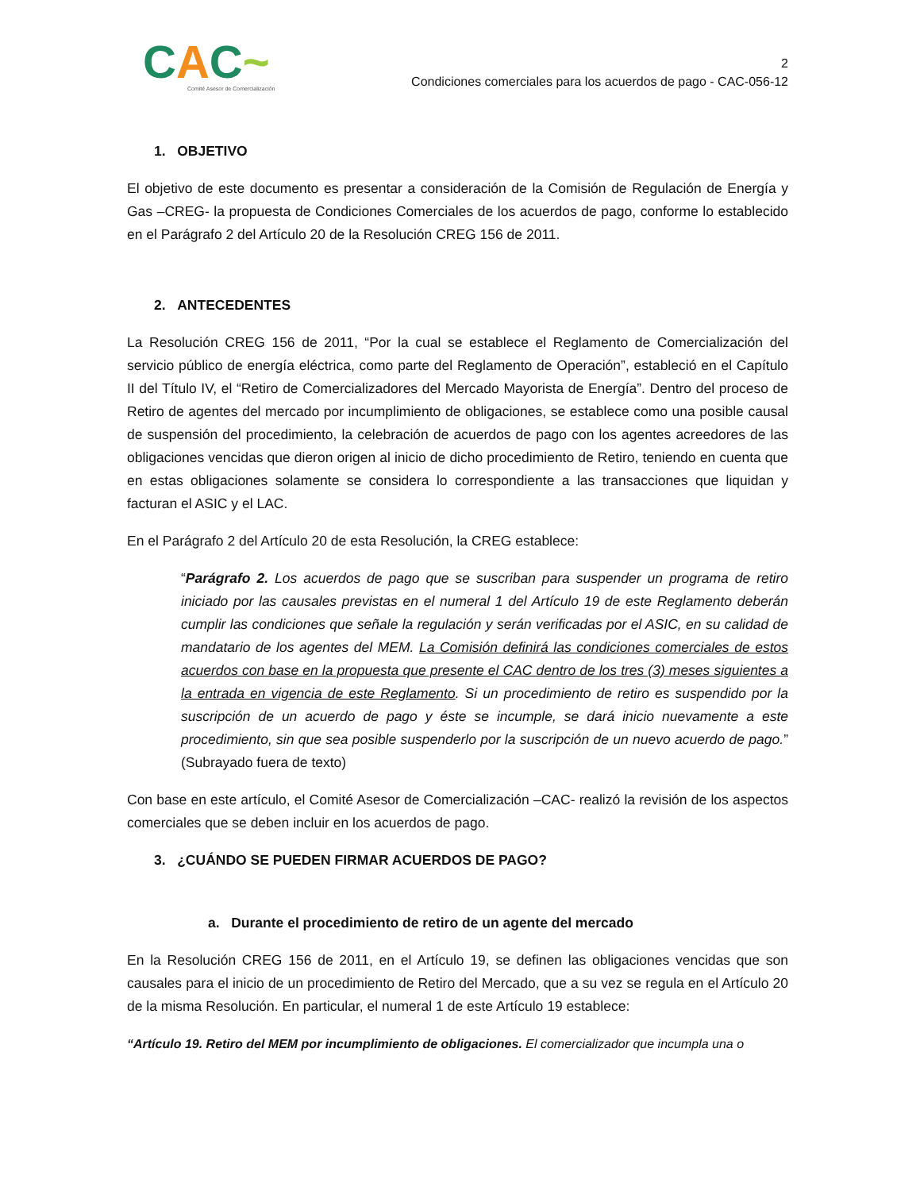CAC~
Comité Asesor de Comercialización
2
Condiciones comerciales para los acuerdos de pago - CAC-056-12
1. OBJETIVO
El objetivo de este documento es presentar a consideración de la Comisión de Regulación de Energía y Gas –CREG- la propuesta de Condiciones Comerciales de los acuerdos de pago, conforme lo establecido en el Parágrafo 2 del Artículo 20 de la Resolución CREG 156 de 2011.
2. ANTECEDENTES
La Resolución CREG 156 de 2011, “Por la cual se establece el Reglamento de Comercialización del servicio público de energía eléctrica, como parte del Reglamento de Operación”, estableció en el Capítulo II del Título IV, el “Retiro de Comercializadores del Mercado Mayorista de Energía”. Dentro del proceso de Retiro de agentes del mercado por incumplimiento de obligaciones, se establece como una posible causal de suspensión del procedimiento, la celebración de acuerdos de pago con los agentes acreedores de las obligaciones vencidas que dieron origen al inicio de dicho procedimiento de Retiro, teniendo en cuenta que en estas obligaciones solamente se considera lo correspondiente a las transacciones que liquidan y facturan el ASIC y el LAC.
En el Parágrafo 2 del Artículo 20 de esta Resolución, la CREG establece:
“Parágrafo 2. Los acuerdos de pago que se suscriban para suspender un programa de retiro iniciado por las causales previstas en el numeral 1 del Artículo 19 de este Reglamento deberán cumplir las condiciones que señale la regulación y serán verificadas por el ASIC, en su calidad de mandatario de los agentes del MEM. La Comisión definirá las condiciones comerciales de estos acuerdos con base en la propuesta que presente el CAC dentro de los tres (3) meses siguientes a la entrada en vigencia de este Reglamento. Si un procedimiento de retiro es suspendido por la suscripción de un acuerdo de pago y éste se incumple, se dará inicio nuevamente a este procedimiento, sin que sea posible suspenderlo por la suscripción de un nuevo acuerdo de pago.” (Subrayado fuera de texto)
Con base en este artículo, el Comité Asesor de Comercialización –CAC- realizó la revisión de los aspectos comerciales que se deben incluir en los acuerdos de pago.
3. ¿CUÁNDO SE PUEDEN FIRMAR ACUERDOS DE PAGO?
a. Durante el procedimiento de retiro de un agente del mercado
En la Resolución CREG 156 de 2011, en el Artículo 19, se definen las obligaciones vencidas que son causales para el inicio de un procedimiento de Retiro del Mercado, que a su vez se regula en el Artículo 20 de la misma Resolución. En particular, el numeral 1 de este Artículo 19 establece:
“Artículo 19. Retiro del MEM por incumplimiento de obligaciones. El comercializador que incumpla una o